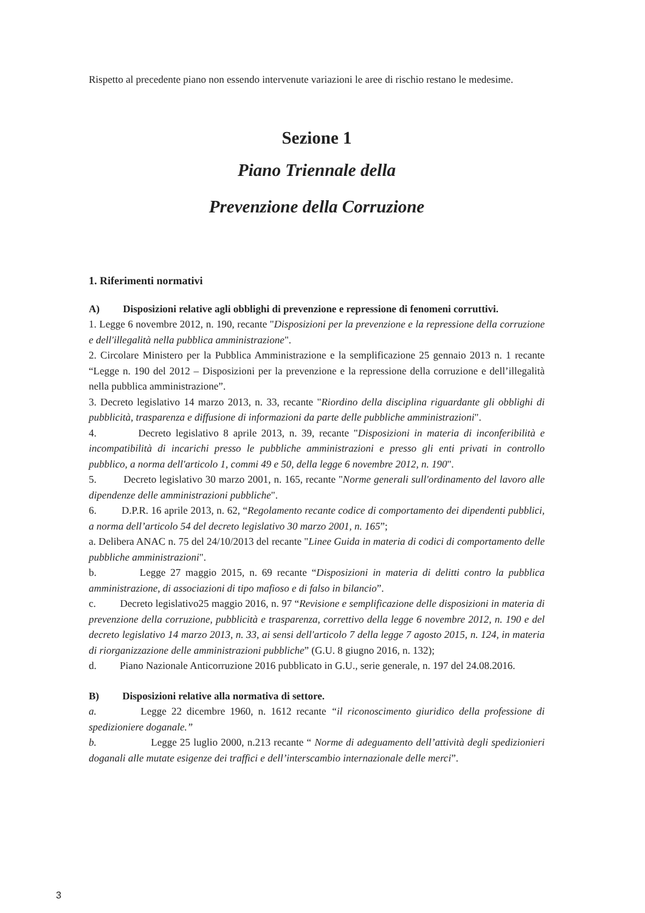Rispetto al precedente piano non essendo intervenute variazioni le aree di rischio restano le medesime.
Sezione 1
Piano Triennale della
Prevenzione della Corruzione
1. Riferimenti normativi
A) Disposizioni relative agli obblighi di prevenzione e repressione di fenomeni corruttivi.
1. Legge 6 novembre 2012, n. 190, recante "Disposizioni per la prevenzione e la repressione della corruzione e dell'illegalità nella pubblica amministrazione".
2. Circolare Ministero per la Pubblica Amministrazione e la semplificazione 25 gennaio 2013 n. 1 recante “Legge n. 190 del 2012 – Disposizioni per la prevenzione e la repressione della corruzione e dell’illegalità nella pubblica amministrazione”.
3. Decreto legislativo 14 marzo 2013, n. 33, recante "Riordino della disciplina riguardante gli obblighi di pubblicità, trasparenza e diffusione di informazioni da parte delle pubbliche amministrazioni".
4. Decreto legislativo 8 aprile 2013, n. 39, recante "Disposizioni in materia di inconferibilità e incompatibilità di incarichi presso le pubbliche amministrazioni e presso gli enti privati in controllo pubblico, a norma dell'articolo 1, commi 49 e 50, della legge 6 novembre 2012, n. 190".
5. Decreto legislativo 30 marzo 2001, n. 165, recante "Norme generali sull'ordinamento del lavoro alle dipendenze delle amministrazioni pubbliche".
6. D.P.R. 16 aprile 2013, n. 62, “Regolamento recante codice di comportamento dei dipendenti pubblici, a norma dell’articolo 54 del decreto legislativo 30 marzo 2001, n. 165”;
a. Delibera ANAC n. 75 del 24/10/2013 del recante "Linee Guida in materia di codici di comportamento delle pubbliche amministrazioni".
b. Legge 27 maggio 2015, n. 69 recante “Disposizioni in materia di delitti contro la pubblica amministrazione, di associazioni di tipo mafioso e di falso in bilancio”.
c. Decreto legislativo25 maggio 2016, n. 97 “Revisione e semplificazione delle disposizioni in materia di prevenzione della corruzione, pubblicità e trasparenza, correttivo della legge 6 novembre 2012, n. 190 e del decreto legislativo 14 marzo 2013, n. 33, ai sensi dell'articolo 7 della legge 7 agosto 2015, n. 124, in materia di riorganizzazione delle amministrazioni pubbliche” (G.U. 8 giugno 2016, n. 132);
d. Piano Nazionale Anticorruzione 2016 pubblicato in G.U., serie generale, n. 197 del 24.08.2016.
B) Disposizioni relative alla normativa di settore.
a. Legge 22 dicembre 1960, n. 1612 recante “il riconoscimento giuridico della professione di spedizioniere doganale.”
b. Legge 25 luglio 2000, n.213 recante “ Norme di adeguamento dell’attività degli spedizionieri doganali alle mutate esigenze dei traffici e dell’interscambio internazionale delle merci”.
3